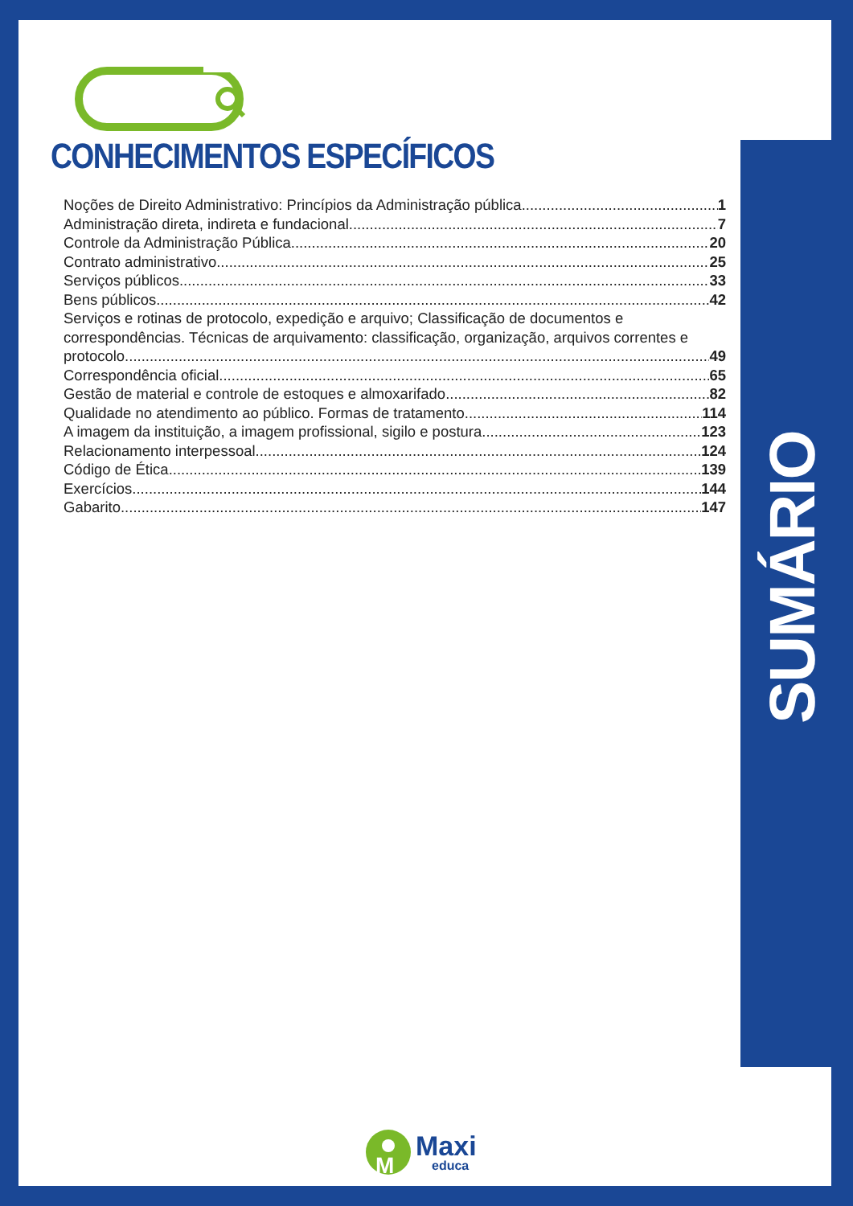CONHECIMENTOS ESPECÍFICOS
Noções de Direito Administrativo: Princípios da Administração pública 1
Administração direta, indireta e fundacional 7
Controle da Administração Pública 20
Contrato administrativo 25
Serviços públicos 33
Bens públicos 42
Serviços e rotinas de protocolo, expedição e arquivo; Classificação de documentos e correspondências. Técnicas de arquivamento: classificação, organização, arquivos correntes e
protocolo 49
Correspondência oficial 65
Gestão de material e controle de estoques e almoxarifado 82
Qualidade no atendimento ao público. Formas de tratamento 114
A imagem da instituição, a imagem profissional, sigilo e postura 123
Relacionamento interpessoal 124
Código de Ética 139
Exercícios 144
Gabarito 147
SUMÁRIO
M
Maxi
educa